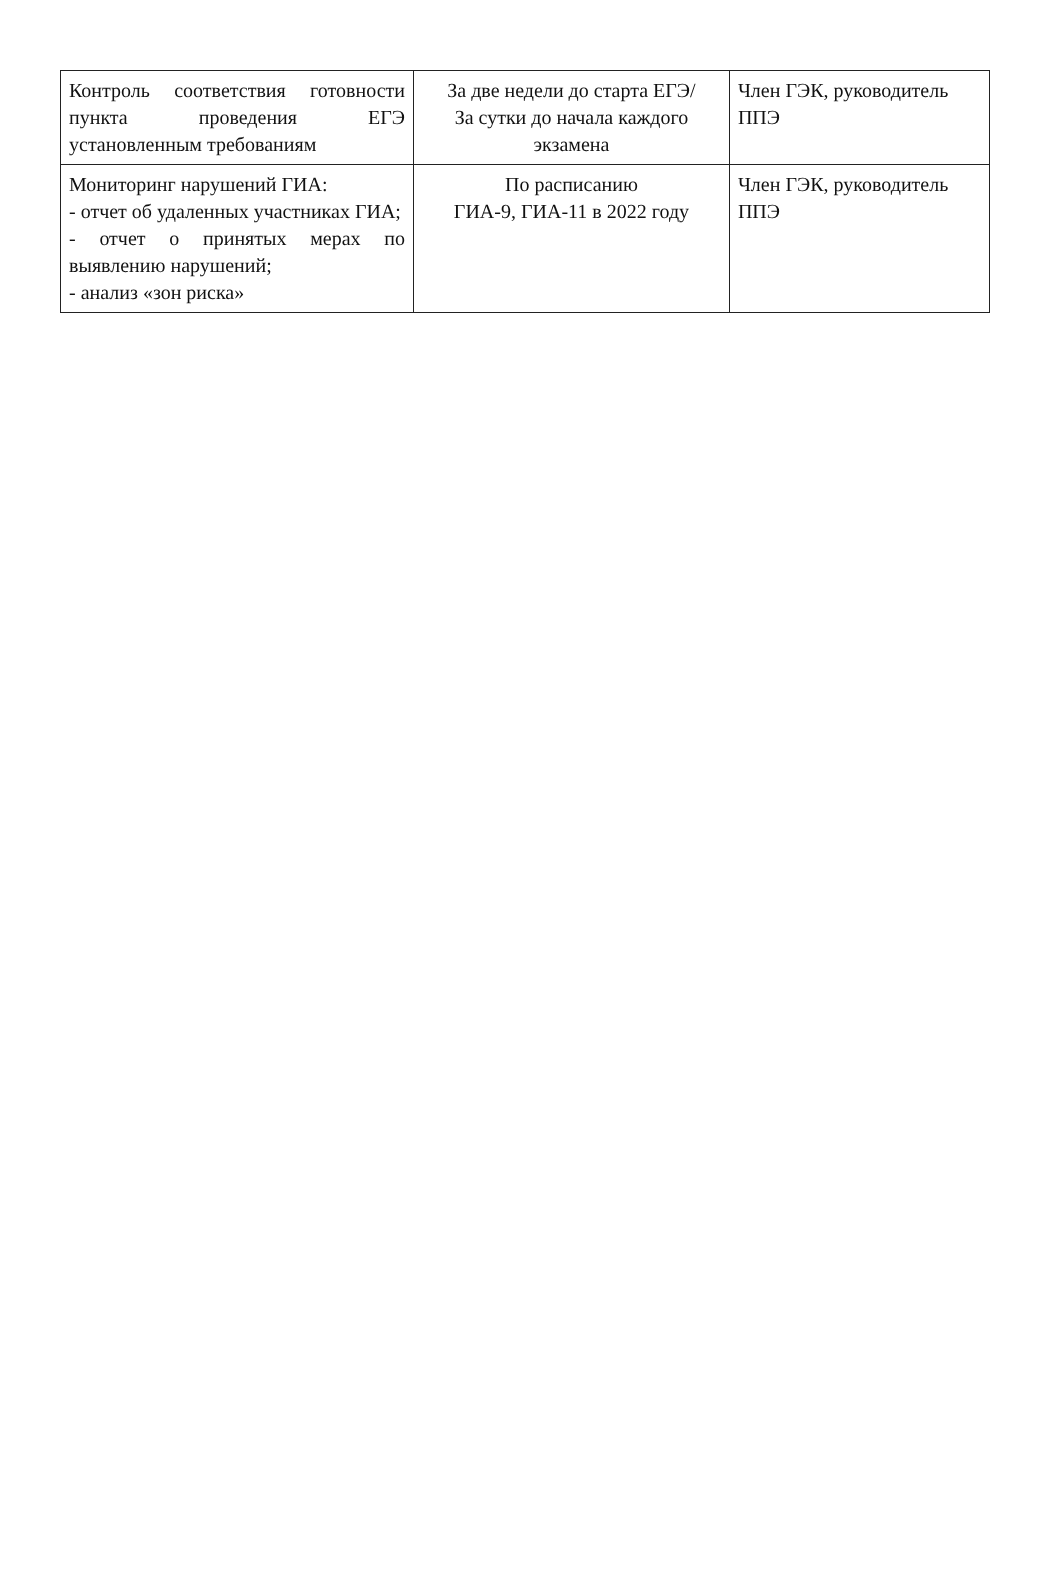| Контроль соответствия готовности пункта проведения ЕГЭ установленным требованиям | За две недели до старта ЕГЭ/ За сутки до начала каждого экзамена | Член ГЭК, руководитель ППЭ |
| Мониторинг нарушений ГИА: - отчет об удаленных участниках ГИА; - отчет о принятых мерах по выявлению нарушений; - анализ «зон риска» | По расписанию ГИА-9, ГИА-11 в 2022 году | Член ГЭК, руководитель ППЭ |